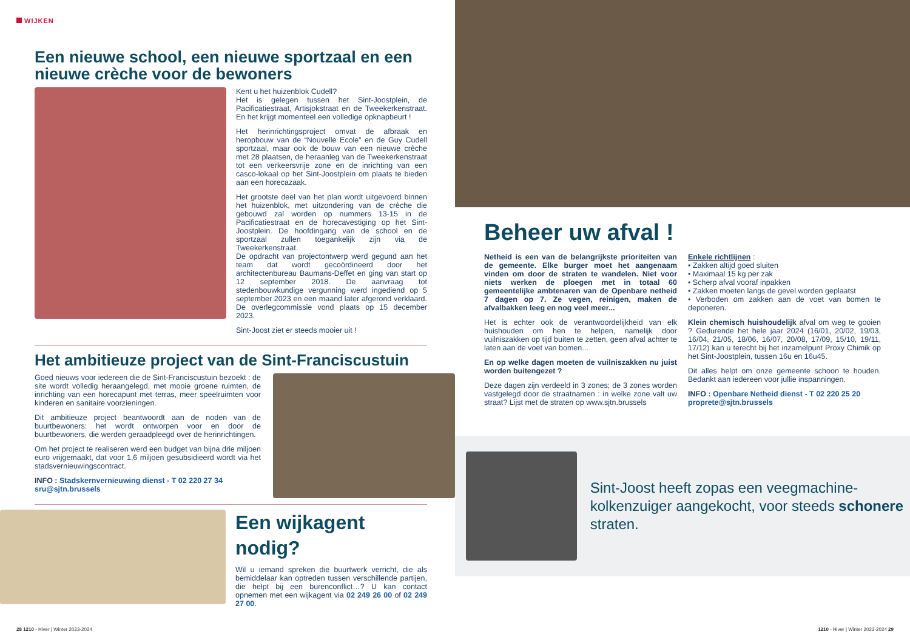WIJKEN
Een nieuwe school, een nieuwe sportzaal en een nieuwe crèche voor de bewoners
Kent u het huizenblok Cudell?
Het is gelegen tussen het Sint-Joostplein, de Pacificatiestraat, Artisjokstraat en de Tweekerkenstraat. En het krijgt momenteel een volledige opknapbeurt !
Het herinrichtingsproject omvat de afbraak en heropbouw van de “Nouvelle Ecole” en de Guy Cudell sportzaal, maar ook de bouw van een nieuwe crèche met 28 plaatsen, de heraanleg van de Tweekerkenstraat tot een verkeersvrije zone en de inrichting van een casco-lokaal op het Sint-Joostplein om plaats te bieden aan een horecazaak.
Het grootste deel van het plan wordt uitgevoerd binnen het huizenblok, met uitzondering van de crèche die gebouwd zal worden op nummers 13-15 in de Pacificatiestraat en de horecavestiging op het Sint-Joostplein. De hoofdingang van de school en de sportzaal zullen toegankelijk zijn via de Tweekerkenstraat.
De opdracht van projectontwerp werd gegund aan het team dat wordt gecoördineerd door het architectenbureau Baumans-Deffet en ging van start op 12 september 2018. De aanvraag tot stedenbouwkundige vergunning werd ingediend op 5 september 2023 en een maand later afgerond verklaard. De overlegcommissie vond plaats op 15 december 2023.
Sint-Joost ziet er steeds mooier uit !
Het ambitieuze project van de Sint-Franciscustuin
Goed nieuws voor iedereen die de Sint-Franciscustuin bezoekt : de site wordt volledig heraangelegd, met mooie groene ruimten, de inrichting van een horecapunt met terras, meer speelruimten voor kinderen en sanitaire voorzieningen.
Dit ambitieuze project beantwoordt aan de noden van de buurtbewoners: het wordt ontworpen voor en door de buurtbewoners, die werden geraadpleegd over de herinrichtingen.
Om het project te realiseren werd een budget van bijna drie miljoen euro vrijgemaakt, dat voor 1,6 miljoen gesubsidieerd wordt via het stadsvernieuwingscontract.
INFO : Stadskernvernieuwing dienst - T 02 220 27 34
sru@sjtn.brussels
Een wijkagent nodig?
Wil u iemand spreken die buurtwerk verricht, die als bemiddelaar kan optreden tussen verschillende partijen, die helpt bij een burenconflict…? U kan contact opnemen met een wijkagent via 02 249 26 00 of 02 249 27 00.
28 1210 - Hiver | Winter 2023-2024
Beheer uw afval !
Netheid is een van de belangrijkste prioriteiten van de gemeente. Elke burger moet het aangenaam vinden om door de straten te wandelen. Niet voor niets werken de ploegen met in totaal 60 gemeentelijke ambtenaren van de Openbare netheid 7 dagen op 7. Ze vegen, reinigen, maken de afvalbakken leeg en nog veel meer...
Het is echter ook de verantwoordelijkheid van elk huishouden om hen te helpen, namelijk door vuilniszakken op tijd buiten te zetten, geen afval achter te laten aan de voet van bomen...
En op welke dagen moeten de vuilniszakken nu juist worden buitengezet ?
Deze dagen zijn verdeeld in 3 zones; de 3 zones worden vastgelegd door de straatnamen : in welke zone valt uw straat? Lijst met de straten op www.sjtn.brussels
Enkele richtlijnen :
• Zakken altijd goed sluiten
• Maximaal 15 kg per zak
• Scherp afval vooraf inpakken
• Zakken moeten langs de gevel worden geplaatst
• Verboden om zakken aan de voet van bomen te deponeren.
Klein chemisch huishoudelijk afval om weg te gooien ? Gedurende het hele jaar 2024 (16/01, 20/02, 19/03, 16/04, 21/05, 18/06, 16/07, 20/08, 17/09, 15/10, 19/11, 17/12) kan u terecht bij het inzamelpunt Proxy Chimik op het Sint-Joostplein, tussen 16u en 16u45.
Dit alles helpt om onze gemeente schoon te houden. Bedankt aan iedereen voor jullie inspanningen.
INFO : Openbare Netheid dienst - T 02 220 25 20
proprete@sjtn.brussels
Sint-Joost heeft zopas een veegmachine-kolkenzuiger aangekocht, voor steeds schonere straten.
1210 - Hiver | Winter 2023-2024 29